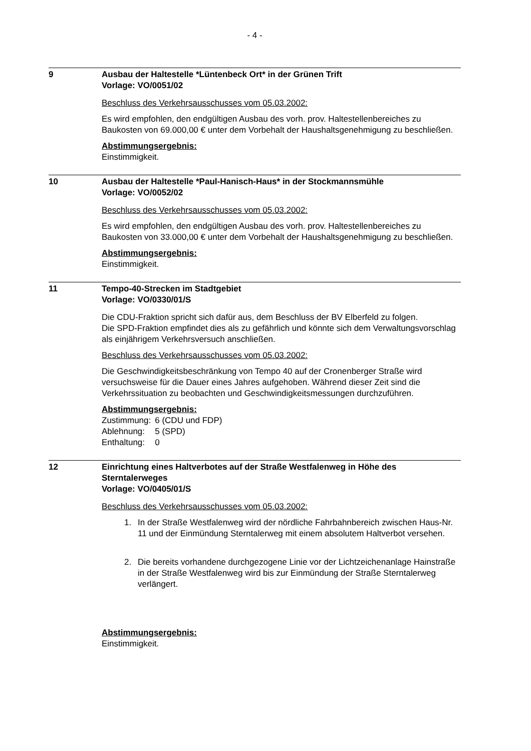- 4 -
9
Ausbau der Haltestelle *Lüntenbeck Ort* in der Grünen Trift
Vorlage: VO/0051/02
Beschluss des Verkehrsausschusses vom 05.03.2002:
Es wird empfohlen, den endgültigen Ausbau des vorh. prov. Haltestellenbereiches zu Baukosten von 69.000,00 € unter dem Vorbehalt der Haushaltsgenehmigung zu beschließen.
Abstimmungsergebnis:
Einstimmigkeit.
10
Ausbau der Haltestelle *Paul-Hanisch-Haus* in der Stockmannsmühle
Vorlage: VO/0052/02
Beschluss des Verkehrsausschusses vom 05.03.2002:
Es wird empfohlen, den endgültigen Ausbau des vorh. prov. Haltestellenbereiches zu Baukosten von 33.000,00 € unter dem Vorbehalt der Haushaltsgenehmigung zu beschließen.
Abstimmungsergebnis:
Einstimmigkeit.
11
Tempo-40-Strecken im Stadtgebiet
Vorlage: VO/0330/01/S
Die CDU-Fraktion spricht sich dafür aus, dem Beschluss der BV Elberfeld zu folgen.
Die SPD-Fraktion empfindet dies als zu gefährlich und könnte sich dem Verwaltungsvorschlag als einjährigem Verkehrsversuch anschließen.
Beschluss des Verkehrsausschusses vom 05.03.2002:
Die Geschwindigkeitsbeschränkung von Tempo 40 auf der Cronenberger Straße wird versuchsweise für die Dauer eines Jahres aufgehoben. Während dieser Zeit sind die Verkehrssituation zu beobachten und Geschwindigkeitsmessungen durchzuführen.
Abstimmungsergebnis:
| Zustimmung: | 6 (CDU und FDP) |
| Ablehnung: | 5 (SPD) |
| Enthaltung: | 0 |
12
Einrichtung eines Haltverbotes auf der Straße Westfalenweg in Höhe des Sterntalerweges
Vorlage: VO/0405/01/S
Beschluss des Verkehrsausschusses vom 05.03.2002:
1. In der Straße Westfalenweg wird der nördliche Fahrbahnbereich zwischen Haus-Nr. 11 und der Einmündung Sterntalerweg mit einem absolutem Haltverbot versehen.
2. Die bereits vorhandene durchgezogene Linie vor der Lichtzeichenanlage Hainstraße in der Straße Westfalenweg wird bis zur Einmündung der Straße Sterntalerweg verlängert.
Abstimmungsergebnis:
Einstimmigkeit.